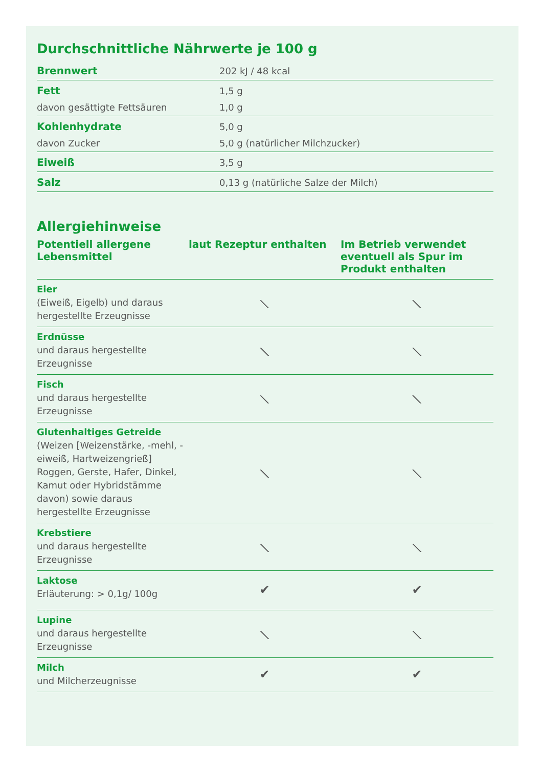Durchschnittliche Nährwerte je 100 g
| Brennwert | 202 kJ / 48 kcal |
| Fett | 1,5 g |
| davon gesättigte Fettsäuren | 1,0 g |
| Kohlenhydrate | 5,0 g |
| davon Zucker | 5,0 g (natürlicher Milchzucker) |
| Eiweiß | 3,5 g |
| Salz | 0,13 g (natürliche Salze der Milch) |
Allergiehinweise
| Potentiell allergene Lebensmittel | laut Rezeptur enthalten | Im Betrieb verwendet eventuell als Spur im Produkt enthalten |
| --- | --- | --- |
| Eier (Eiweiß, Eigelb) und daraus hergestellte Erzeugnisse | ⟍ | ⟍ |
| Erdnüsse und daraus hergestellte Erzeugnisse | ⟍ | ⟍ |
| Fisch und daraus hergestellte Erzeugnisse | ⟍ | ⟍ |
| Glutenhaltiges Getreide (Weizen [Weizenstärke, -mehl, -eiweiß, Hartweizengrieß] Roggen, Gerste, Hafer, Dinkel, Kamut oder Hybridstämme davon) sowie daraus hergestellte Erzeugnisse | ⟍ | ⟍ |
| Krebstiere und daraus hergestellte Erzeugnisse | ⟍ | ⟍ |
| Laktose Erläuterung: > 0,1g/ 100g | ✔ | ✔ |
| Lupine und daraus hergestellte Erzeugnisse | ⟍ | ⟍ |
| Milch und Milcherzeugnisse | ✔ | ✔ |